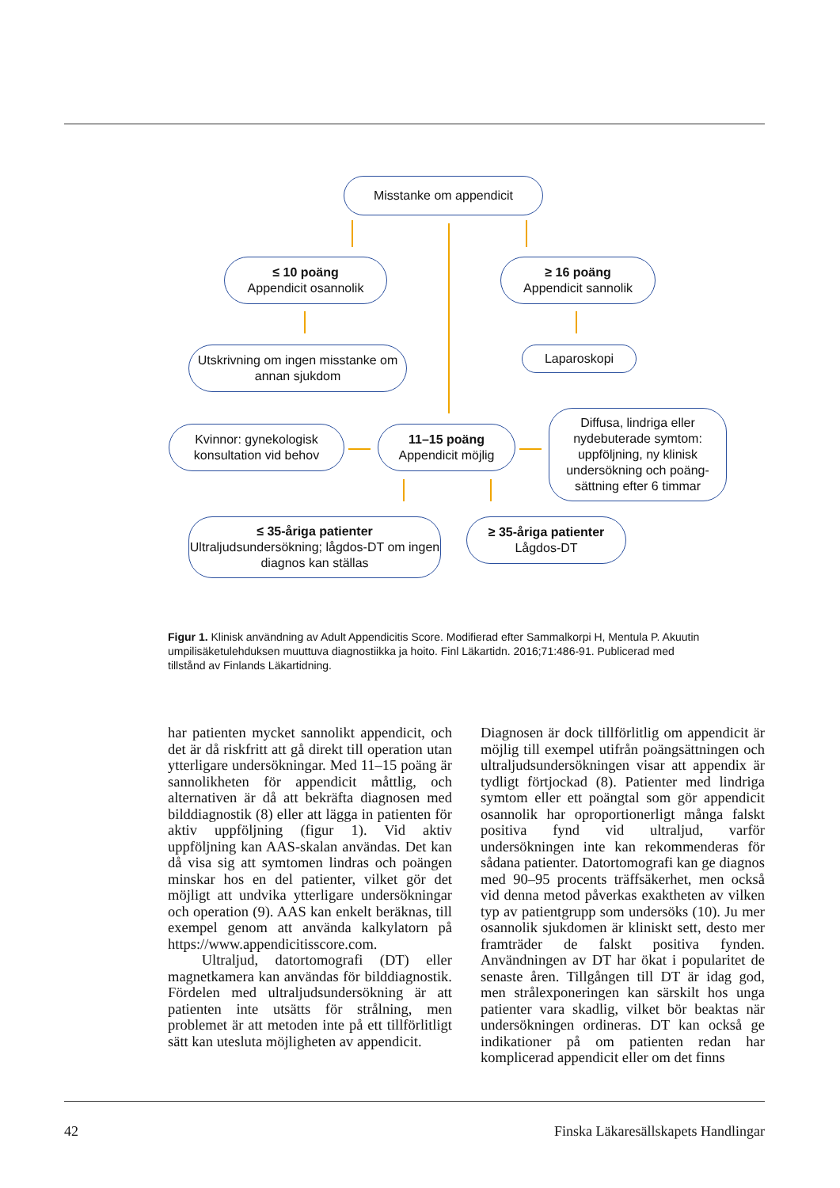Misstanke om appendicit
≤ 10 poäng
Appendicit osannolik
≥ 16 poäng
Appendicit sannolik
Utskrivning om ingen misstanke om annan sjukdom
Laparoskopi
Kvinnor: gynekologisk konsultation vid behov
11–15 poäng
Appendicit möjlig
Diffusa, lindriga eller nydebuterade symtom: uppföljning, ny klinisk undersökning och poäng-sättning efter 6 timmar
≤ 35-åriga patienter
Ultraljudsundersökning; lågdos-DT om ingen diagnos kan ställas
≥ 35-åriga patienter
Lågdos-DT
Figur 1. Klinisk användning av Adult Appendicitis Score. Modifierad efter Sammalkorpi H, Mentula P. Akuutin umpilisäketulehduksen muuttuva diagnostiikka ja hoito. Finl Läkartidn. 2016;71:486-91. Publicerad med tillstånd av Finlands Läkartidning.
har patienten mycket sannolikt appendicit, och det är då riskfritt att gå direkt till operation utan ytterligare undersökningar. Med 11–15 poäng är sannolikheten för appendicit måttlig, och alternativen är då att bekräfta diagnosen med bilddiagnostik (8) eller att lägga in patienten för aktiv uppföljning (figur 1). Vid aktiv uppföljning kan AAS-skalan användas. Det kan då visa sig att symtomen lindras och poängen minskar hos en del patienter, vilket gör det möjligt att undvika ytterligare undersökningar och operation (9). AAS kan enkelt beräknas, till exempel genom att använda kalkylatorn på https://www.appendicitisscore.com.
Ultraljud, datortomografi (DT) eller magnetkamera kan användas för bilddiagnostik. Fördelen med ultraljudsundersökning är att patienten inte utsätts för strålning, men problemet är att metoden inte på ett tillförlitligt sätt kan utesluta möjligheten av appendicit.
Diagnosen är dock tillförlitlig om appendicit är möjlig till exempel utifrån poängsättningen och ultraljudsundersökningen visar att appendix är tydligt förtjockad (8). Patienter med lindriga symtom eller ett poängtal som gör appendicit osannolik har oproportionerligt många falskt positiva fynd vid ultraljud, varför undersökningen inte kan rekommenderas för sådana patienter. Datortomografi kan ge diagnos med 90–95 procents träffsäkerhet, men också vid denna metod påverkas exaktheten av vilken typ av patientgrupp som undersöks (10). Ju mer osannolik sjukdomen är kliniskt sett, desto mer framträder de falskt positiva fynden. Användningen av DT har ökat i popularitet de senaste åren. Tillgången till DT är idag god, men strålexponeringen kan särskilt hos unga patienter vara skadlig, vilket bör beaktas när undersökningen ordineras. DT kan också ge indikationer på om patienten redan har komplicerad appendicit eller om det finns
42 Finska Läkaresällskapets Handlingar